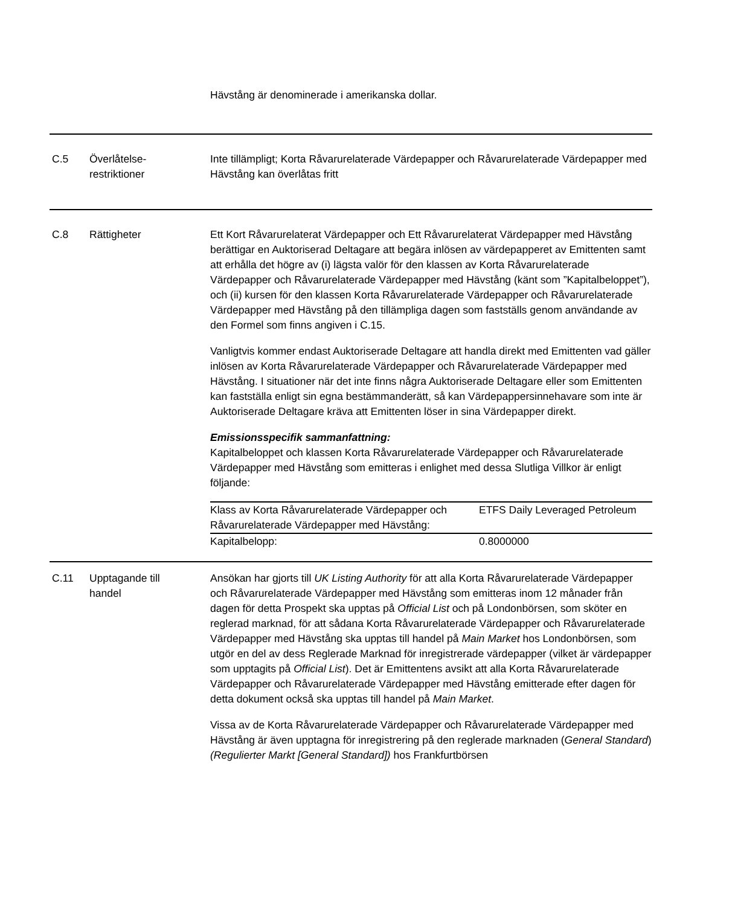Hävstång är denominerade i amerikanska dollar.
| C.5 | Överlåtelse- restriktioner | Inte tillämpligt; Korta Råvarurelaterade Värdepapper och Råvarurelaterade Värdepapper med Hävstång kan överlåtas fritt |
| C.8 | Rättigheter | Ett Kort Råvarurelaterat Värdepapper och Ett Råvarurelaterat Värdepapper med Hävstång berättigar en Auktoriserad Deltagare att begära inlösen av värdepapperet av Emittenten samt att erhålla det högre av (i) lägsta valör för den klassen av Korta Råvarurelaterade Värdepapper och Råvarurelaterade Värdepapper med Hävstång (känt som ”Kapitalbeloppet”), och (ii) kursen för den klassen Korta Råvarurelaterade Värdepapper och Råvarurelaterade Värdepapper med Hävstång på den tillämpliga dagen som fastställs genom användande av den Formel som finns angiven i C.15. Vanligtvis kommer endast Auktoriserade Deltagare att handla direkt med Emittenten vad gäller inlösen av Korta Råvarurelaterade Värdepapper och Råvarurelaterade Värdepapper med Hävstång. I situationer när det inte finns några Auktoriserade Deltagare eller som Emittenten kan fastställa enligt sin egna bestämmanderätt, så kan Värdepappersinnehavare som inte är Auktoriserade Deltagare kräva att Emittenten löser in sina Värdepapper direkt. Emissionsspecifik sammanfattning: Kapitalbeloppet och klassen Korta Råvarurelaterade Värdepapper och Råvarurelaterade Värdepapper med Hävstång som emitteras i enlighet med dessa Slutliga Villkor är enligt följande: / Klass av Korta Råvarurelaterade Värdepapper och Råvarurelaterade Värdepapper med Hävstång: / ETFS Daily Leveraged Petroleum / / Kapitalbelopp: / 0.8000000 / |
| C.11 | Upptagande till handel | Ansökan har gjorts till UK Listing Authority för att alla Korta Råvarurelaterade Värdepapper och Råvarurelaterade Värdepapper med Hävstång som emitteras inom 12 månader från dagen för detta Prospekt ska upptas på Official List och på Londonbörsen, som sköter en reglerad marknad, för att sådana Korta Råvarurelaterade Värdepapper och Råvarurelaterade Värdepapper med Hävstång ska upptas till handel på Main Market hos Londonbörsen, som utgör en del av dess Reglerade Marknad för inregistrerade värdepapper (vilket är värdepapper som upptagits på Official List ). Det är Emittentens avsikt att alla Korta Råvarurelaterade Värdepapper och Råvarurelaterade Värdepapper med Hävstång emitterade efter dagen för detta dokument också ska upptas till handel på Main Market . Vissa av de Korta Råvarurelaterade Värdepapper och Råvarurelaterade Värdepapper med Hävstång är även upptagna för inregistrering på den reglerade marknaden ( General Standard ) (Regulierter Markt [General Standard]) hos Frankfurtbörsen |